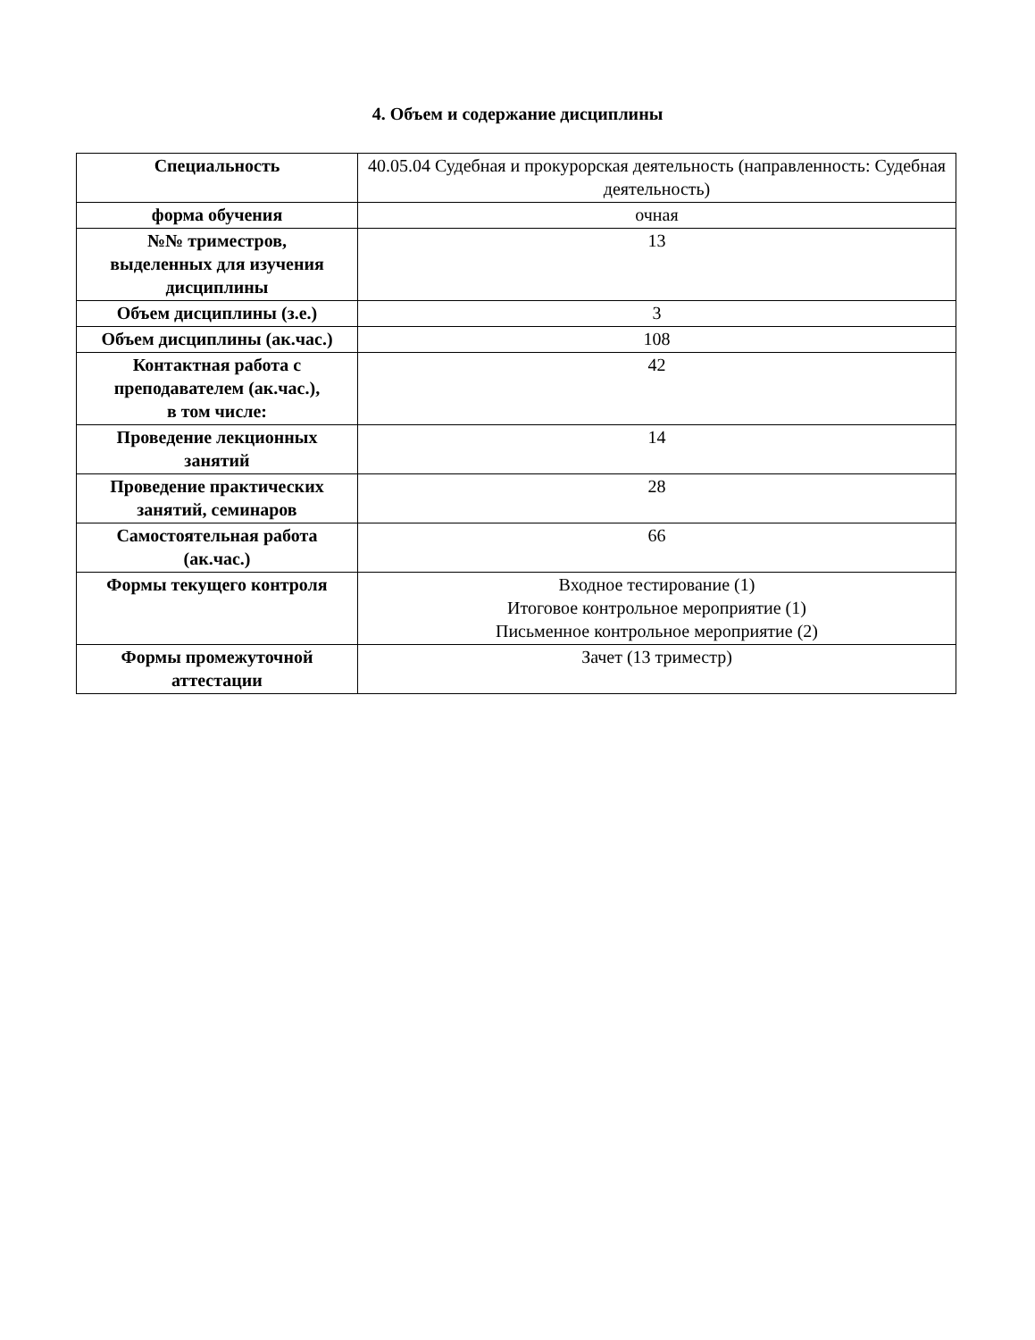4. Объем и содержание дисциплины
| Специальность | 40.05.04 Судебная и прокурорская деятельность (направленность: Судебная деятельность) |
| форма обучения | очная |
| №№ триместров, выделенных для изучения дисциплины | 13 |
| Объем дисциплины (з.е.) | 3 |
| Объем дисциплины (ак.час.) | 108 |
| Контактная работа с преподавателем (ак.час.), в том числе: | 42 |
| Проведение лекционных занятий | 14 |
| Проведение практических занятий, семинаров | 28 |
| Самостоятельная работа (ак.час.) | 66 |
| Формы текущего контроля | Входное тестирование (1) Итоговое контрольное мероприятие (1) Письменное контрольное мероприятие (2) |
| Формы промежуточной аттестации | Зачет (13 триместр) |